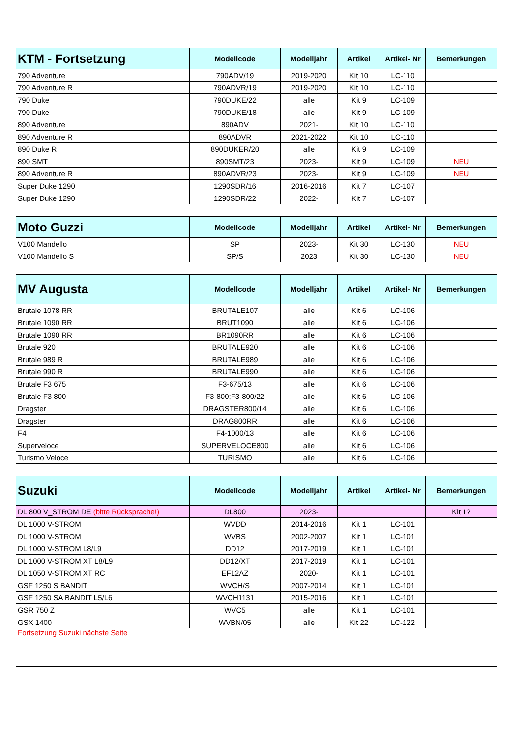| KTM - Fortsetzung | Modellcode | Modelljahr | Artikel | Artikel- Nr | Bemerkungen |
| --- | --- | --- | --- | --- | --- |
| 790 Adventure | 790ADV/19 | 2019-2020 | Kit 10 | LC-110 | |
| 790 Adventure R | 790ADVR/19 | 2019-2020 | Kit 10 | LC-110 | |
| 790 Duke | 790DUKE/22 | alle | Kit 9 | LC-109 | |
| 790 Duke | 790DUKE/18 | alle | Kit 9 | LC-109 | |
| 890 Adventure | 890ADV | 2021- | Kit 10 | LC-110 | |
| 890 Adventure R | 890ADVR | 2021-2022 | Kit 10 | LC-110 | |
| 890 Duke R | 890DUKER/20 | alle | Kit 9 | LC-109 | |
| 890 SMT | 890SMT/23 | 2023- | Kit 9 | LC-109 | NEU |
| 890 Adventure R | 890ADVR/23 | 2023- | Kit 9 | LC-109 | NEU |
| Super Duke 1290 | 1290SDR/16 | 2016-2016 | Kit 7 | LC-107 | |
| Super Duke 1290 | 1290SDR/22 | 2022- | Kit 7 | LC-107 | |
| Moto Guzzi | Modellcode | Modelljahr | Artikel | Artikel- Nr | Bemerkungen |
| --- | --- | --- | --- | --- | --- |
| V100 Mandello | SP | 2023- | Kit 30 | LC-130 | NEU |
| V100 Mandello S | SP/S | 2023 | Kit 30 | LC-130 | NEU |
| MV Augusta | Modellcode | Modelljahr | Artikel | Artikel- Nr | Bemerkungen |
| --- | --- | --- | --- | --- | --- |
| Brutale 1078 RR | BRUTALE107 | alle | Kit 6 | LC-106 | |
| Brutale 1090 RR | BRUT1090 | alle | Kit 6 | LC-106 | |
| Brutale 1090 RR | BR1090RR | alle | Kit 6 | LC-106 | |
| Brutale 920 | BRUTALE920 | alle | Kit 6 | LC-106 | |
| Brutale 989 R | BRUTALE989 | alle | Kit 6 | LC-106 | |
| Brutale 990 R | BRUTALE990 | alle | Kit 6 | LC-106 | |
| Brutale F3 675 | F3-675/13 | alle | Kit 6 | LC-106 | |
| Brutale F3 800 | F3-800;F3-800/22 | alle | Kit 6 | LC-106 | |
| Dragster | DRAGSTER800/14 | alle | Kit 6 | LC-106 | |
| Dragster | DRAG800RR | alle | Kit 6 | LC-106 | |
| F4 | F4-1000/13 | alle | Kit 6 | LC-106 | |
| Superveloce | SUPERVELOCE800 | alle | Kit 6 | LC-106 | |
| Turismo Veloce | TURISMO | alle | Kit 6 | LC-106 | |
| Suzuki | Modellcode | Modelljahr | Artikel | Artikel- Nr | Bemerkungen |
| --- | --- | --- | --- | --- | --- |
| DL 800 V_STROM DE (bitte Rücksprache!) | DL800 | 2023- | | | Kit 1? |
| DL 1000 V-STROM | WVDD | 2014-2016 | Kit 1 | LC-101 | |
| DL 1000 V-STROM | WVBS | 2002-2007 | Kit 1 | LC-101 | |
| DL 1000 V-STROM L8/L9 | DD12 | 2017-2019 | Kit 1 | LC-101 | |
| DL 1000 V-STROM XT L8/L9 | DD12/XT | 2017-2019 | Kit 1 | LC-101 | |
| DL 1050 V-STROM XT RC | EF12AZ | 2020- | Kit 1 | LC-101 | |
| GSF 1250 S BANDIT | WVCH/S | 2007-2014 | Kit 1 | LC-101 | |
| GSF 1250 SA BANDIT L5/L6 | WVCH1131 | 2015-2016 | Kit 1 | LC-101 | |
| GSR 750 Z | WVC5 | alle | Kit 1 | LC-101 | |
| GSX 1400 | WVBN/05 | alle | Kit 22 | LC-122 | |
Fortsetzung Suzuki nächste Seite